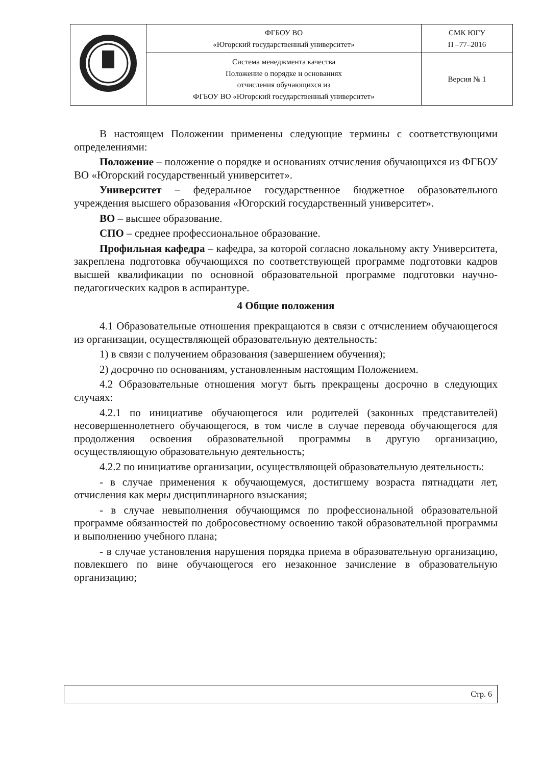| | ФГБОУ ВО «Югорский государственный университет» | СМК ЮГУ П –77–2016 |
| | Система менеджмента качества Положение о порядке и основаниях отчисления обучающихся из ФГБОУ ВО «Югорский государственный университет» | Версия № 1 |
В настоящем Положении применены следующие термины с соответствующими определениями:
Положение – положение о порядке и основаниях отчисления обучающихся из ФГБОУ ВО «Югорский государственный университет».
Университет – федеральное государственное бюджетное образовательного учреждения высшего образования «Югорский государственный университет».
ВО – высшее образование.
СПО – среднее профессиональное образование.
Профильная кафедра – кафедра, за которой согласно локальному акту Университета, закреплена подготовка обучающихся по соответствующей программе подготовки кадров высшей квалификации по основной образовательной программе подготовки научно-педагогических кадров в аспирантуре.
4 Общие положения
4.1 Образовательные отношения прекращаются в связи с отчислением обучающегося из организации, осуществляющей образовательную деятельность:
1) в связи с получением образования (завершением обучения);
2) досрочно по основаниям, установленным настоящим Положением.
4.2 Образовательные отношения могут быть прекращены досрочно в следующих случаях:
4.2.1 по инициативе обучающегося или родителей (законных представителей) несовершеннолетнего обучающегося, в том числе в случае перевода обучающегося для продолжения освоения образовательной программы в другую организацию, осуществляющую образовательную деятельность;
4.2.2 по инициативе организации, осуществляющей образовательную деятельность:
- в случае применения к обучающемуся, достигшему возраста пятнадцати лет, отчисления как меры дисциплинарного взыскания;
- в случае невыполнения обучающимся по профессиональной образовательной программе обязанностей по добросовестному освоению такой образовательной программы и выполнению учебного плана;
- в случае установления нарушения порядка приема в образовательную организацию, повлекшего по вине обучающегося его незаконное зачисление в образовательную организацию;
Стр. 6